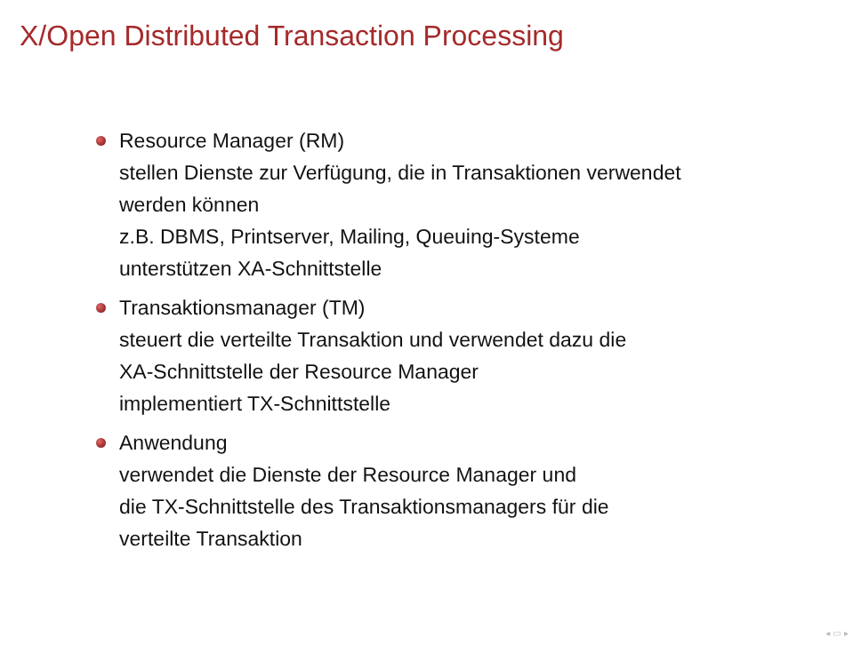X/Open Distributed Transaction Processing
Resource Manager (RM)
stellen Dienste zur Verfügung, die in Transaktionen verwendet
werden können
z.B. DBMS, Printserver, Mailing, Queuing-Systeme
unterstützen XA-Schnittstelle
Transaktionsmanager (TM)
steuert die verteilte Transaktion und verwendet dazu die
XA-Schnittstelle der Resource Manager
implementiert TX-Schnittstelle
Anwendung
verwendet die Dienste der Resource Manager und
die TX-Schnittstelle des Transaktionsmanagers für die
verteilte Transaktion
◂ ▭ ▸